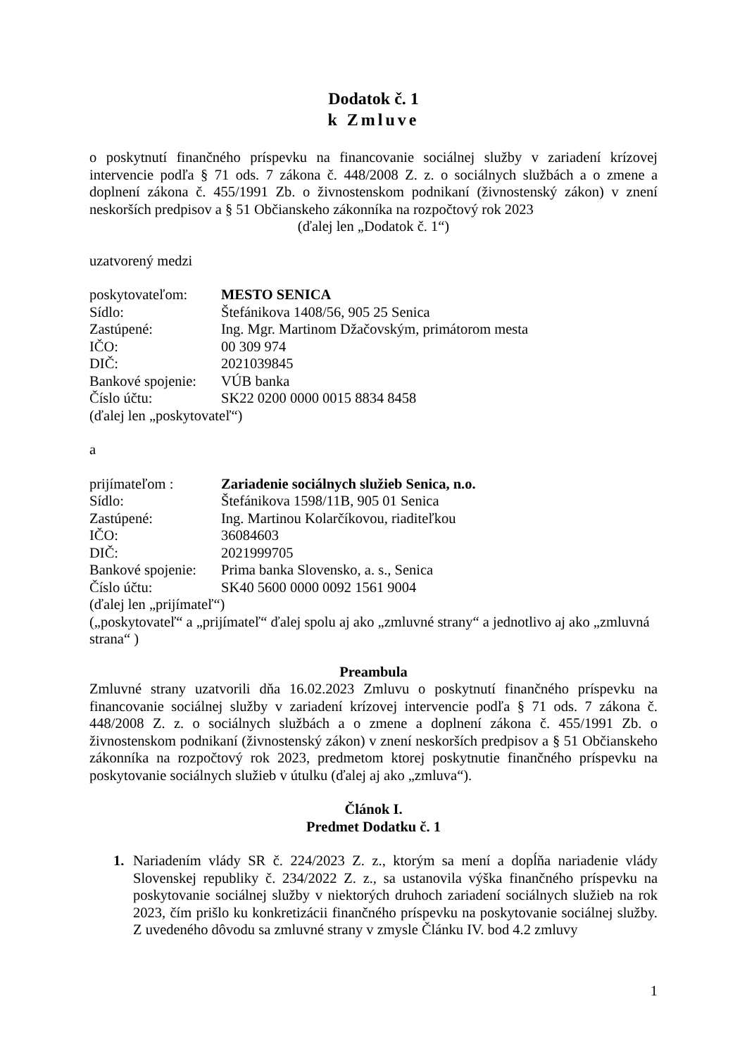Dodatok č. 1
k Zmluve
o poskytnutí finančného príspevku na financovanie sociálnej služby v zariadení krízovej intervencie podľa § 71 ods. 7 zákona č. 448/2008 Z. z. o sociálnych službách a o zmene a doplnení zákona č. 455/1991 Zb. o živnostenskom podnikaní (živnostenský zákon) v znení neskorších predpisov a § 51 Občianskeho zákonníka na rozpočtový rok 2023
(ďalej len „Dodatok č. 1“)
uzatvorený medzi
poskytovateľom: MESTO SENICA
Sídlo: Štefánikova 1408/56, 905 25 Senica
Zastúpené: Ing. Mgr. Martinom Džačovským, primátorom mesta
IČO: 00 309 974
DIČ: 2021039845
Bankové spojenie: VÚB banka
Číslo účtu: SK22 0200 0000 0015 8834 8458
(ďalej len „poskytovateľ“)
a
prijímateľom : Zariadenie sociálnych služieb Senica, n.o.
Sídlo: Štefánikova 1598/11B, 905 01 Senica
Zastúpené: Ing. Martinou Kolarčíkovou, riaditeľkou
IČO: 36084603
DIČ: 2021999705
Bankové spojenie: Prima banka Slovensko, a. s., Senica
Číslo účtu: SK40 5600 0000 0092 1561 9004
(ďalej len „prijímateľ“)
(„poskytovateľ“ a „prijímateľ“ ďalej spolu aj ako „zmluvné strany“ a jednotlivo aj ako „zmluvná strana“ )
Preambula
Zmluvné strany uzatvorili dňa 16.02.2023 Zmluvu o poskytnutí finančného príspevku na financovanie sociálnej služby v zariadení krízovej intervencie podľa § 71 ods. 7 zákona č. 448/2008 Z. z. o sociálnych službách a o zmene a doplnení zákona č. 455/1991 Zb. o živnostenskom podnikaní (živnostenský zákon) v znení neskorších predpisov a § 51 Občianskeho zákonníka na rozpočtový rok 2023, predmetom ktorej poskytnutie finančného príspevku na poskytovanie sociálnych služieb v útulku (ďalej aj ako „zmluva“).
Článok I.
Predmet Dodatku č. 1
1. Nariadením vlády SR č. 224/2023 Z. z., ktorým sa mení a dopĺňa nariadenie vlády Slovenskej republiky č. 234/2022 Z. z., sa ustanovila výška finančného príspevku na poskytovanie sociálnej služby v niektorých druhoch zariadení sociálnych služieb na rok 2023, čím prišlo ku konkretizácii finančného príspevku na poskytovanie sociálnej služby. Z uvedeného dôvodu sa zmluvné strany v zmysle Článku IV. bod 4.2 zmluvy
1